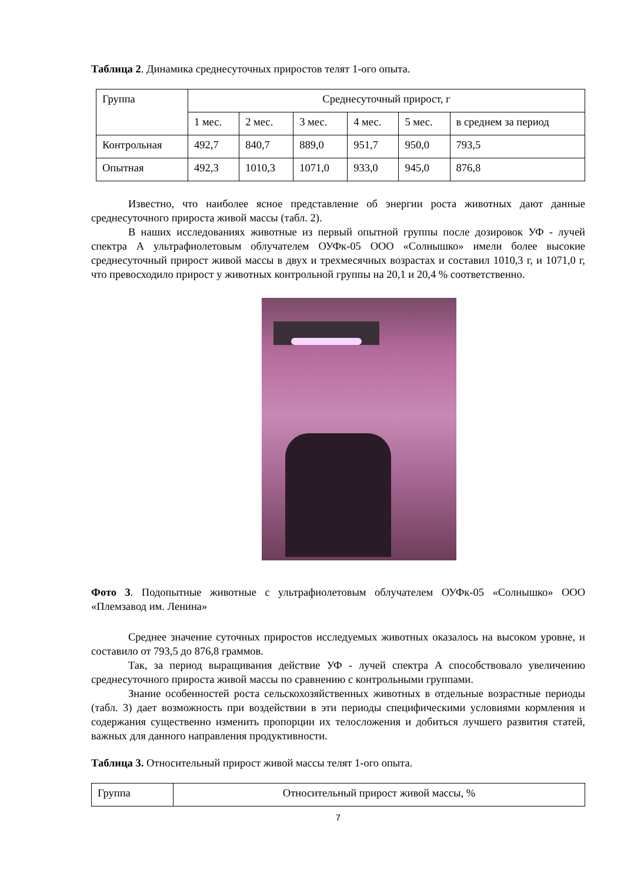Таблица 2. Динамика среднесуточных приростов телят 1-ого опыта.
| Группа | Среднесуточный прирост, г | | | | | |
| | 1 мес. | 2 мес. | 3 мес. | 4 мес. | 5 мес. | в среднем за период |
| Контрольная | 492,7 | 840,7 | 889,0 | 951,7 | 950,0 | 793,5 |
| Опытная | 492,3 | 1010,3 | 1071,0 | 933,0 | 945,0 | 876,8 |
Известно, что наиболее ясное представление об энергии роста животных дают данные среднесуточного прироста живой массы (табл. 2).
В наших исследованиях животные из первый опытной группы после дозировок УФ - лучей спектра А ультрафиолетовым облучателем ОУФк-05 ООО «Солнышко» имели более высокие среднесуточный прирост живой массы в двух и трехмесячных возрастах и составил 1010,3 г, и 1071,0 г, что превосходило прирост у животных контрольной группы на 20,1 и 20,4 % соответственно.
Фото 3. Подопытные животные с ультрафиолетовым облучателем ОУФк-05 «Солнышко» ООО «Племзавод им. Ленина»
Среднее значение суточных приростов исследуемых животных оказалось на высоком уровне, и составило от 793,5 до 876,8 граммов.
Так, за период выращивания действие УФ - лучей спектра А способствовало увеличению среднесуточного прироста живой массы по сравнению с контрольными группами.
Знание особенностей роста сельскохозяйственных животных в отдельные возрастные периоды (табл. 3) дает возможность при воздействии в эти периоды специфическими условиями кормления и содержания существенно изменить пропорции их телосложения и добиться лучшего развития статей, важных для данного направления продуктивности.
Таблица 3. Относительный прирост живой массы телят 1-ого опыта.
| Группа | Относительный прирост живой массы, % |
7